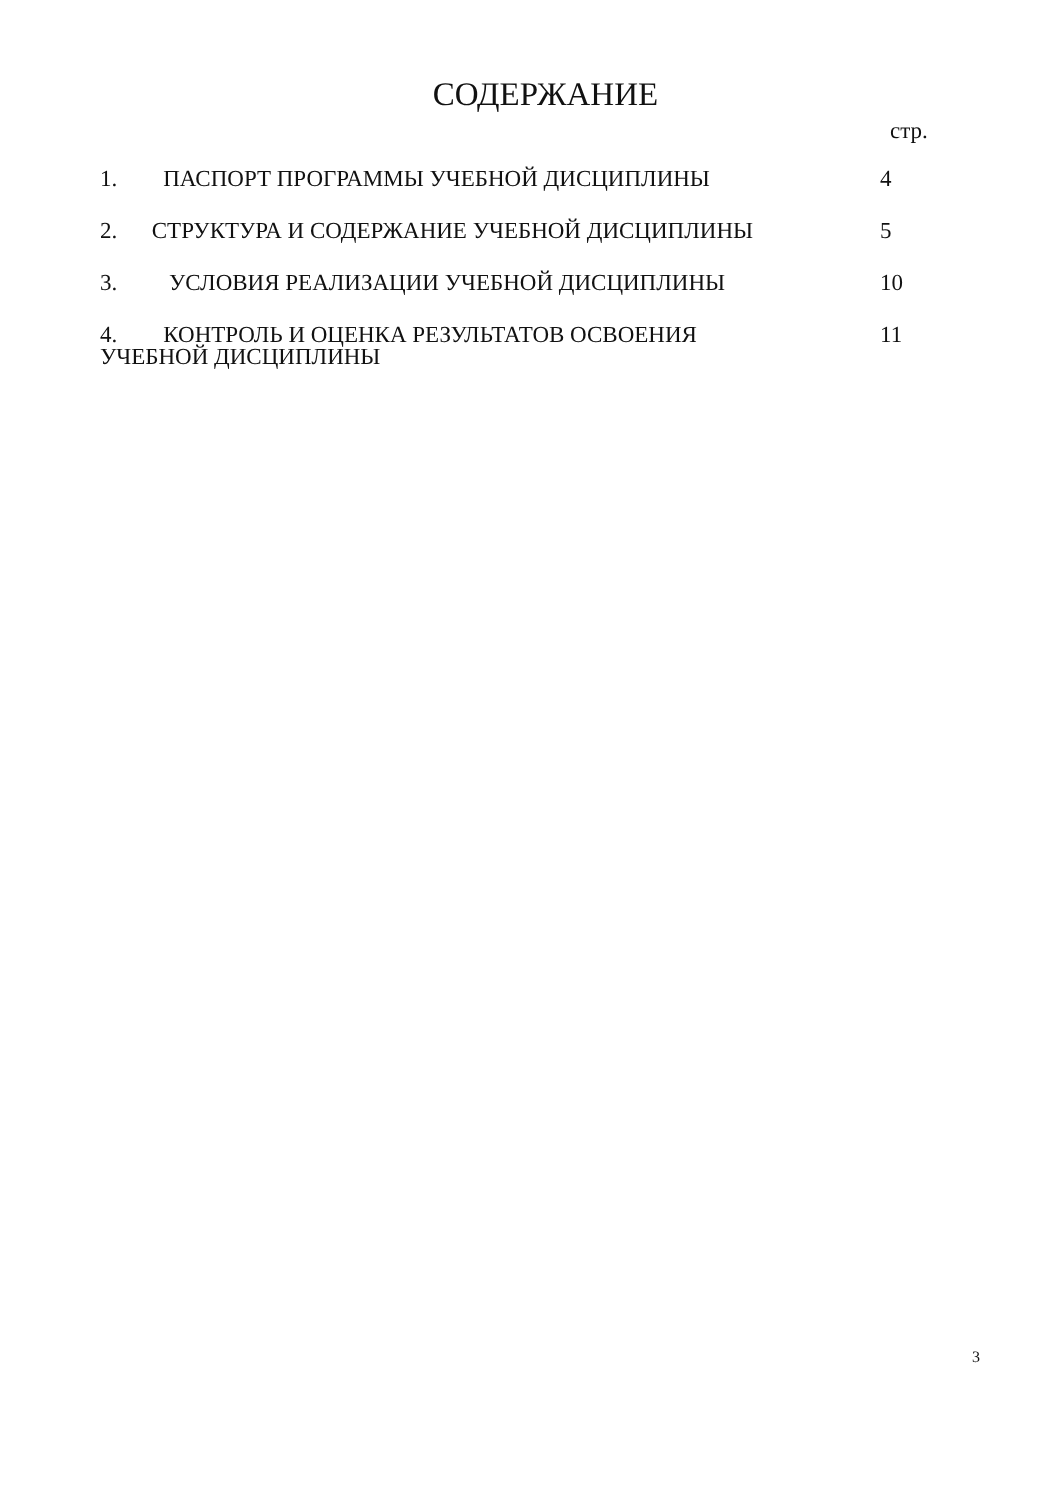СОДЕРЖАНИЕ
стр.
| 1. ПАСПОРТ ПРОГРАММЫ УЧЕБНОЙ ДИСЦИПЛИНЫ | 4 |
| 2. СТРУКТУРА И СОДЕРЖАНИЕ УЧЕБНОЙ ДИСЦИПЛИНЫ | 5 |
| 3. УСЛОВИЯ РЕАЛИЗАЦИИ УЧЕБНОЙ ДИСЦИПЛИНЫ | 10 |
| 4. КОНТРОЛЬ И ОЦЕНКА РЕЗУЛЬТАТОВ ОСВОЕНИЯ УЧЕБНОЙ ДИСЦИПЛИНЫ | 11 |
3